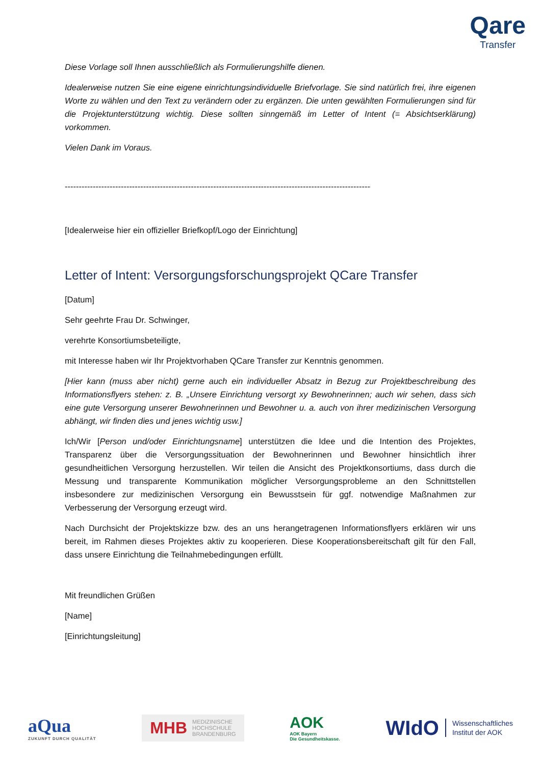Qare
Transfer
Diese Vorlage soll Ihnen ausschließlich als Formulierungshilfe dienen.
Idealerweise nutzen Sie eine eigene einrichtungsindividuelle Briefvorlage. Sie sind natürlich frei, ihre eigenen Worte zu wählen und den Text zu verändern oder zu ergänzen. Die unten gewählten Formulierungen sind für die Projektunterstützung wichtig. Diese sollten sinngemäß im Letter of Intent (= Absichtserklärung) vorkommen.
Vielen Dank im Voraus.
--------------------------------------------------------------------------------------------------------------------
[Idealerweise hier ein offizieller Briefkopf/Logo der Einrichtung]
Letter of Intent: Versorgungsforschungsprojekt QCare Transfer
[Datum]
Sehr geehrte Frau Dr. Schwinger,
verehrte Konsortiumsbeteiligte,
mit Interesse haben wir Ihr Projektvorhaben QCare Transfer zur Kenntnis genommen.
[Hier kann (muss aber nicht) gerne auch ein individueller Absatz in Bezug zur Projektbeschreibung des Informationsflyers stehen: z. B. „Unsere Einrichtung versorgt xy Bewohnerinnen; auch wir sehen, dass sich eine gute Versorgung unserer Bewohnerinnen und Bewohner u. a. auch von ihrer medizinischen Versorgung abhängt, wir finden dies und jenes wichtig usw.]
Ich/Wir [Person und/oder Einrichtungsname] unterstützen die Idee und die Intention des Projektes, Transparenz über die Versorgungssituation der Bewohnerinnen und Bewohner hinsichtlich ihrer gesundheitlichen Versorgung herzustellen. Wir teilen die Ansicht des Projektkonsortiums, dass durch die Messung und transparente Kommunikation möglicher Versorgungsprobleme an den Schnittstellen insbesondere zur medizinischen Versorgung ein Bewusstsein für ggf. notwendige Maßnahmen zur Verbesserung der Versorgung erzeugt wird.
Nach Durchsicht der Projektskizze bzw. des an uns herangetragenen Informationsflyers erklären wir uns bereit, im Rahmen dieses Projektes aktiv zu kooperieren. Diese Kooperationsbereitschaft gilt für den Fall, dass unsere Einrichtung die Teilnahmebedingungen erfüllt.
Mit freundlichen Grüßen
[Name]
[Einrichtungsleitung]
aQua
ZUKUNFT DURCH QUALITÄT
MHB MEDIZINISCHE
HOCHSCHULE
BRANDENBURG
AOK
AOK Bayern
Die Gesundheitskasse.
WIdO Wissenschaftliches
Institut der AOK